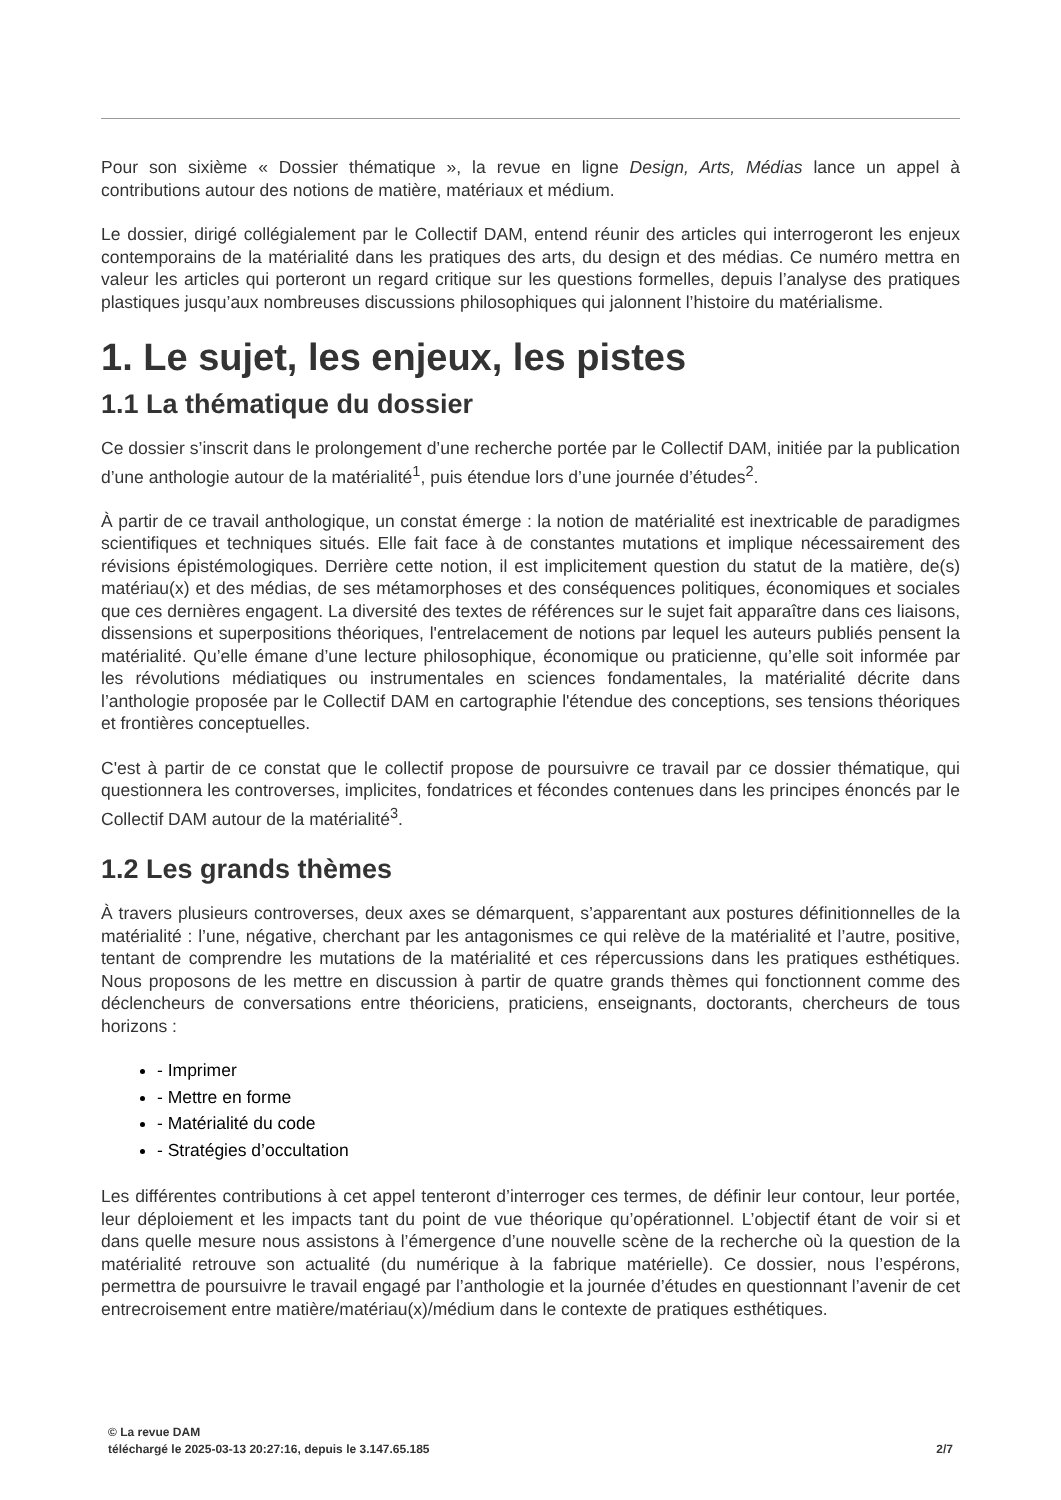Pour son sixième « Dossier thématique », la revue en ligne Design, Arts, Médias lance un appel à contributions autour des notions de matière, matériaux et médium.
Le dossier, dirigé collégialement par le Collectif DAM, entend réunir des articles qui interrogeront les enjeux contemporains de la matérialité dans les pratiques des arts, du design et des médias. Ce numéro mettra en valeur les articles qui porteront un regard critique sur les questions formelles, depuis l’analyse des pratiques plastiques jusqu’aux nombreuses discussions philosophiques qui jalonnent l’histoire du matérialisme.
1. Le sujet, les enjeux, les pistes
1.1 La thématique du dossier
Ce dossier s’inscrit dans le prolongement d’une recherche portée par le Collectif DAM, initiée par la publication d’une anthologie autour de la matérialité<sup>1</sup>, puis étendue lors d’une journée d’études<sup>2</sup>.
À partir de ce travail anthologique, un constat émerge : la notion de matérialité est inextricable de paradigmes scientifiques et techniques situés. Elle fait face à de constantes mutations et implique nécessairement des révisions épistémologiques. Derrière cette notion, il est implicitement question du statut de la matière, de(s) matériau(x) et des médias, de ses métamorphoses et des conséquences politiques, économiques et sociales que ces dernières engagent. La diversité des textes de références sur le sujet fait apparaître dans ces liaisons, dissensions et superpositions théoriques, l'entrelacement de notions par lequel les auteurs publiés pensent la matérialité. Qu’elle émane d’une lecture philosophique, économique ou praticienne, qu’elle soit informée par les révolutions médiatiques ou instrumentales en sciences fondamentales, la matérialité décrite dans l’anthologie proposée par le Collectif DAM en cartographie l'étendue des conceptions, ses tensions théoriques et frontières conceptuelles.
C'est à partir de ce constat que le collectif propose de poursuivre ce travail par ce dossier thématique, qui questionnera les controverses, implicites, fondatrices et fécondes contenues dans les principes énoncés par le Collectif DAM autour de la matérialité<sup>3</sup>.
1.2 Les grands thèmes
À travers plusieurs controverses, deux axes se démarquent, s’apparentant aux postures définitionnelles de la matérialité : l’une, négative, cherchant par les antagonismes ce qui relève de la matérialité et l’autre, positive, tentant de comprendre les mutations de la matérialité et ces répercussions dans les pratiques esthétiques. Nous proposons de les mettre en discussion à partir de quatre grands thèmes qui fonctionnent comme des déclencheurs de conversations entre théoriciens, praticiens, enseignants, doctorants, chercheurs de tous horizons :
- Imprimer
- Mettre en forme
- Matérialité du code
- Stratégies d’occultation
Les différentes contributions à cet appel tenteront d’interroger ces termes, de définir leur contour, leur portée, leur déploiement et les impacts tant du point de vue théorique qu’opérationnel. L’objectif étant de voir si et dans quelle mesure nous assistons à l’émergence d’une nouvelle scène de la recherche où la question de la matérialité retrouve son actualité (du numérique à la fabrique matérielle). Ce dossier, nous l’espérons, permettra de poursuivre le travail engagé par l’anthologie et la journée d’études en questionnant l’avenir de cet entrecroisement entre matière/matériau(x)/médium dans le contexte de pratiques esthétiques.
© La revue DAM
téléchargé le 2025-03-13 20:27:16, depuis le 3.147.65.185 2/7